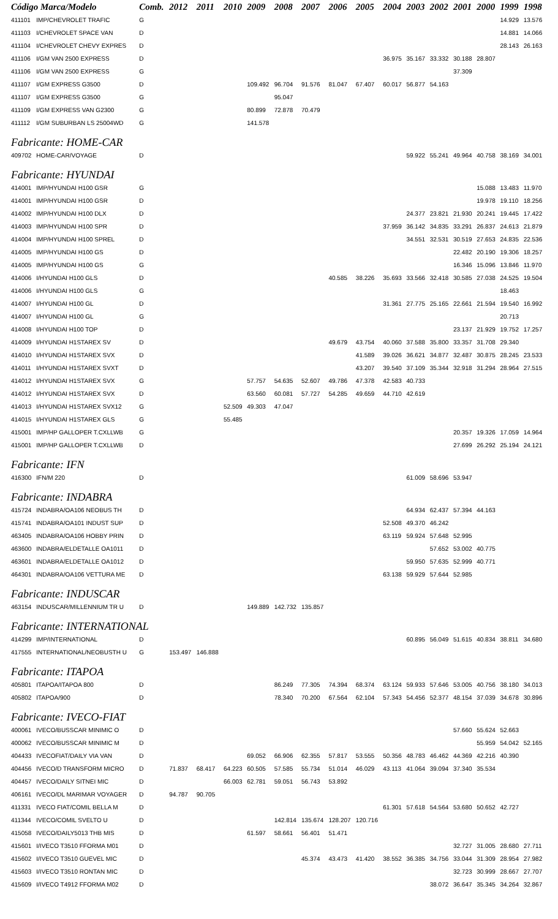| Código Marca/Modelo | | Comb. | 2012 | 2011 | 2010 | 2009 | 2008 | 2007 | 2006 | 2005 | 2004 | 2003 | 2002 | 2001 | 2000 | 1999 | 1998 |
| --- | --- | --- | --- | --- | --- | --- | --- | --- | --- | --- | --- | --- | --- | --- | --- | --- | --- |
| 411101 | IMP/CHEVROLET TRAFIC | G | | | | | | | | | | | | | | 14.929 | 13.576 |
| 411103 | I/CHEVROLET SPACE VAN | D | | | | | | | | | | | | | | 14.881 | 14.066 |
| 411104 | I/CHEVROLET CHEVY EXPRES | D | | | | | | | | | | | | | | 28.143 | 26.163 |
| 411106 | I/GM VAN 2500 EXPRESS | D | | | | | | | | | 36.975 | 35.167 | 33.332 | 30.188 | 28.807 | | |
| 411106 | I/GM VAN 2500 EXPRESS | G | | | | | | | | | | | | 37.309 | | | |
| 411107 | I/GM EXPRESS G3500 | D | | | | 109.492 | 96.704 | 91.576 | 81.047 | 67.407 | 60.017 | 56.877 | 54.163 | | | | |
| 411107 | I/GM EXPRESS G3500 | G | | | | | 95.047 | | | | | | | | | | |
| 411109 | I/GM EXPRESS VAN G2300 | G | | | | 80.899 | 72.878 | 70.479 | | | | | | | | | |
| 411112 | I/GM SUBURBAN LS 25004WD | G | | | | 141.578 | | | | | | | | | | | |
| Fabricante: HOME-CAR | | | | | | | | | | | | | | | | | |
| 409702 | HOME-CAR/VOYAGE | D | | | | | | | | | | 59.922 | 55.241 | 49.964 | 40.758 | 38.169 | 34.001 |
| Fabricante: HYUNDAI | | | | | | | | | | | | | | | | | |
| 414001 | IMP/HYUNDAI H100 GSR | G | | | | | | | | | | | | | 15.088 | 13.483 | 11.970 |
| 414001 | IMP/HYUNDAI H100 GSR | D | | | | | | | | | | | | | 19.978 | 19.110 | 18.256 |
| 414002 | IMP/HYUNDAI H100 DLX | D | | | | | | | | | | 24.377 | 23.821 | 21.930 | 20.241 | 19.445 | 17.422 |
| 414003 | IMP/HYUNDAI H100 SPR | D | | | | | | | | | 37.959 | 36.142 | 34.835 | 33.291 | 26.837 | 24.613 | 21.879 |
| 414004 | IMP/HYUNDAI H100 SPREL | D | | | | | | | | | | 34.551 | 32.531 | 30.519 | 27.653 | 24.835 | 22.536 |
| 414005 | IMP/HYUNDAI H100 GS | D | | | | | | | | | | | | 22.482 | 20.190 | 19.306 | 18.257 |
| 414005 | IMP/HYUNDAI H100 GS | G | | | | | | | | | | | | 16.346 | 15.096 | 13.846 | 11.970 |
| 414006 | I/HYUNDAI H100 GLS | D | | | | | | | 40.585 | 38.226 | 35.693 | 33.566 | 32.418 | 30.585 | 27.038 | 24.525 | 19.504 |
| 414006 | I/HYUNDAI H100 GLS | G | | | | | | | | | | | | | | 18.463 | |
| 414007 | I/HYUNDAI H100 GL | D | | | | | | | | | 31.361 | 27.775 | 25.165 | 22.661 | 21.594 | 19.540 | 16.992 |
| 414007 | I/HYUNDAI H100 GL | G | | | | | | | | | | | | | | 20.713 | |
| 414008 | I/HYUNDAI H100 TOP | D | | | | | | | | | | | | 23.137 | 21.929 | 19.752 | 17.257 |
| 414009 | I/HYUNDAI H1STAREX SV | D | | | | | | | 49.679 | 43.754 | 40.060 | 37.588 | 35.800 | 33.357 | 31.708 | 29.340 | |
| 414010 | I/HYUNDAI H1STAREX SVX | D | | | | | | | | 41.589 | 39.026 | 36.621 | 34.877 | 32.487 | 30.875 | 28.245 | 23.533 |
| 414011 | I/HYUNDAI H1STAREX SVXT | D | | | | | | | | 43.207 | 39.540 | 37.109 | 35.344 | 32.918 | 31.294 | 28.964 | 27.515 |
| 414012 | I/HYUNDAI H1STAREX SVX | G | | | | 57.757 | 54.635 | 52.607 | 49.786 | 47.378 | 42.583 | 40.733 | | | | | |
| 414012 | I/HYUNDAI H1STAREX SVX | D | | | | 63.560 | 60.081 | 57.727 | 54.285 | 49.659 | 44.710 | 42.619 | | | | | |
| 414013 | I/HYUNDAI H1STAREX SVX12 | G | | | 52.509 | 49.303 | 47.047 | | | | | | | | | | |
| 414015 | I/HYUNDAI H1STAREX GLS | G | | | 55.485 | | | | | | | | | | | | |
| 415001 | IMP/HP GALLOPER T.CXLLWB | G | | | | | | | | | | | | 20.357 | 19.326 | 17.059 | 14.964 |
| 415001 | IMP/HP GALLOPER T.CXLLWB | D | | | | | | | | | | | | 27.699 | 26.292 | 25.194 | 24.121 |
| Fabricante: IFN | | | | | | | | | | | | | | | | | |
| 416300 | IFN/M 220 | D | | | | | | | | | | 61.009 | 58.696 | 53.947 | | | |
| Fabricante: INDABRA | | | | | | | | | | | | | | | | | |
| 415724 | INDABRA/OA106 NEOBUS TH | D | | | | | | | | | | 64.934 | 62.437 | 57.394 | 44.163 | | |
| 415741 | INDABRA/OA101 INDUST SUP | D | | | | | | | | | 52.508 | 49.370 | 46.242 | | | | |
| 463405 | INDABRA/OA106 HOBBY PRIN | D | | | | | | | | | 63.119 | 59.924 | 57.648 | 52.995 | | | |
| 463600 | INDABRA/ELDETALLE OA1011 | D | | | | | | | | | | | 57.652 | 53.002 | 40.775 | | |
| 463601 | INDABRA/ELDETALLE OA1012 | D | | | | | | | | | | 59.950 | 57.635 | 52.999 | 40.771 | | |
| 464301 | INDABRA/OA106 VETTURA ME | D | | | | | | | | | 63.138 | 59.929 | 57.644 | 52.985 | | | |
| Fabricante: INDUSCAR | | | | | | | | | | | | | | | | | |
| 463154 | INDUSCAR/MILLENNIUM TR U | D | | | | 149.889 | 142.732 | 135.857 | | | | | | | | | |
| Fabricante: INTERNATIONAL | | | | | | | | | | | | | | | | | |
| 414299 | IMP/INTERNATIONAL | D | | | | | | | | | | 60.895 | 56.049 | 51.615 | 40.834 | 38.811 | 34.680 |
| 417555 | INTERNATIONAL/NEOBUSTH U | G | 153.497 | 146.888 | | | | | | | | | | | | | |
| Fabricante: ITAPOA | | | | | | | | | | | | | | | | | |
| 405801 | ITAPOA/ITAPOA 800 | D | | | | | 86.249 | 77.305 | 74.394 | 68.374 | 63.124 | 59.933 | 57.646 | 53.005 | 40.756 | 38.180 | 34.013 |
| 405802 | ITAPOA/900 | D | | | | | 78.340 | 70.200 | 67.564 | 62.104 | 57.343 | 54.456 | 52.377 | 48.154 | 37.039 | 34.678 | 30.896 |
| Fabricante: IVECO-FIAT | | | | | | | | | | | | | | | | | |
| 400061 | IVECO/BUSSCAR MINIMIC O | D | | | | | | | | | | | | 57.660 | 55.624 | 52.663 | |
| 400062 | IVECO/BUSSCAR MINIMIC M | D | | | | | | | | | | | | | 55.959 | 54.042 | 52.165 |
| 404433 | IVECOFIAT/DAILY VIA VAN | D | | | | 69.052 | 66.906 | 62.355 | 57.817 | 53.555 | 50.356 | 48.783 | 46.462 | 44.369 | 42.216 | 40.390 | |
| 404456 | IVECO/D TRANSFORM MICRO | D | 71.837 | 68.417 | 64.223 | 60.505 | 57.585 | 55.734 | 51.014 | 46.029 | 43.113 | 41.064 | 39.094 | 37.340 | 35.534 | | |
| 404457 | IVECO/DAILY SITNEI MIC | D | | | 66.003 | 62.781 | 59.051 | 56.743 | 53.892 | | | | | | | | |
| 406161 | IVECO/DL MARIMAR VOYAGER | D | 94.787 | 90.705 | | | | | | | | | | | | | |
| 411331 | IVECO FIAT/COMIL BELLA M | D | | | | | | | | | 61.301 | 57.618 | 54.564 | 53.680 | 50.652 | 42.727 | |
| 411344 | IVECO/COMIL SVELTO U | D | | | | | 142.814 | 135.674 | 128.207 | 120.716 | | | | | | | |
| 415058 | IVECO/DAILY5013 THB MIS | D | | | | 61.597 | 58.661 | 56.401 | 51.471 | | | | | | | | |
| 415601 | I/IVECO T3510 FFORMA M01 | D | | | | | | | | | | | | 32.727 | 31.005 | 28.680 | 27.711 |
| 415602 | I/IVECO T3510 GUEVEL MIC | D | | | | | | 45.374 | 43.473 | 41.420 | 38.552 | 36.385 | 34.756 | 33.044 | 31.309 | 28.954 | 27.982 |
| 415603 | I/IVECO T3510 RONTAN MIC | D | | | | | | | | | | | | 32.723 | 30.999 | 28.667 | 27.707 |
| 415609 | I/IVECO T4912 FFORMA M02 | D | | | | | | | | | | | 38.072 | 36.647 | 35.345 | 34.264 | 32.867 |